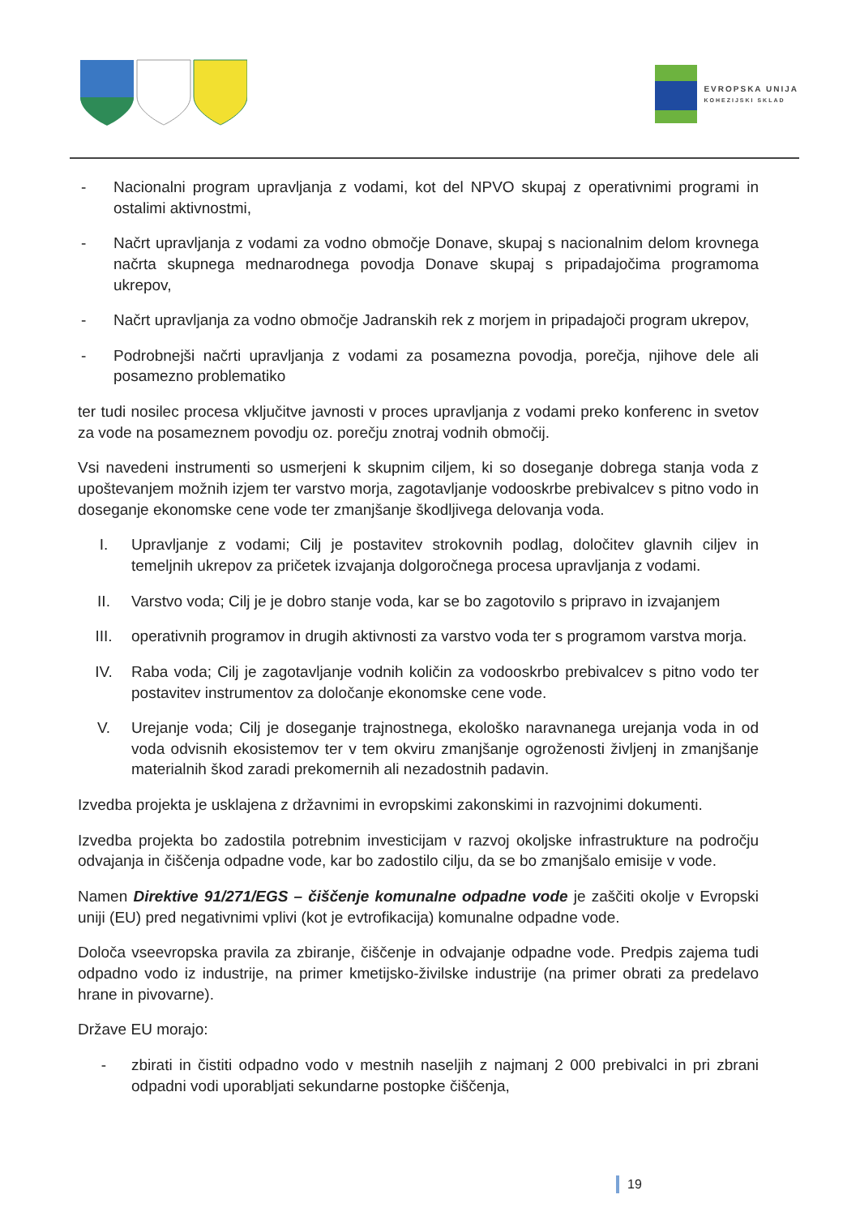EVROPSKA UNIJA
KOHEZIJSKI SKLAD
- Nacionalni program upravljanja z vodami, kot del NPVO skupaj z operativnimi programi in ostalimi aktivnostmi,
- Načrt upravljanja z vodami za vodno območje Donave, skupaj s nacionalnim delom krovnega načrta skupnega mednarodnega povodja Donave skupaj s pripadajočima programoma ukrepov,
- Načrt upravljanja za vodno območje Jadranskih rek z morjem in pripadajoči program ukrepov,
- Podrobnejši načrti upravljanja z vodami za posamezna povodja, porečja, njihove dele ali posamezno problematiko
ter tudi nosilec procesa vključitve javnosti v proces upravljanja z vodami preko konferenc in svetov za vode na posameznem povodju oz. porečju znotraj vodnih območij.
Vsi navedeni instrumenti so usmerjeni k skupnim ciljem, ki so doseganje dobrega stanja voda z upoštevanjem možnih izjem ter varstvo morja, zagotavljanje vodooskrbe prebivalcev s pitno vodo in doseganje ekonomske cene vode ter zmanjšanje škodljivega delovanja voda.
I. Upravljanje z vodami; Cilj je postavitev strokovnih podlag, določitev glavnih ciljev in temeljnih ukrepov za pričetek izvajanja dolgoročnega procesa upravljanja z vodami.
II. Varstvo voda; Cilj je je dobro stanje voda, kar se bo zagotovilo s pripravo in izvajanjem
III. operativnih programov in drugih aktivnosti za varstvo voda ter s programom varstva morja.
IV. Raba voda; Cilj je zagotavljanje vodnih količin za vodooskrbo prebivalcev s pitno vodo ter postavitev instrumentov za določanje ekonomske cene vode.
V. Urejanje voda; Cilj je doseganje trajnostnega, ekološko naravnanega urejanja voda in od voda odvisnih ekosistemov ter v tem okviru zmanjšanje ogroženosti življenj in zmanjšanje materialnih škod zaradi prekomernih ali nezadostnih padavin.
Izvedba projekta je usklajena z državnimi in evropskimi zakonskimi in razvojnimi dokumenti.
Izvedba projekta bo zadostila potrebnim investicijam v razvoj okoljske infrastrukture na področju odvajanja in čiščenja odpadne vode, kar bo zadostilo cilju, da se bo zmanjšalo emisije v vode.
Namen Direktive 91/271/EGS – čiščenje komunalne odpadne vode je zaščiti okolje v Evropski uniji (EU) pred negativnimi vplivi (kot je evtrofikacija) komunalne odpadne vode.
Določa vseevropska pravila za zbiranje, čiščenje in odvajanje odpadne vode. Predpis zajema tudi odpadno vodo iz industrije, na primer kmetijsko-živilske industrije (na primer obrati za predelavo hrane in pivovarne).
Države EU morajo:
- zbirati in čistiti odpadno vodo v mestnih naseljih z najmanj 2 000 prebivalci in pri zbrani odpadni vodi uporabljati sekundarne postopke čiščenja,
19